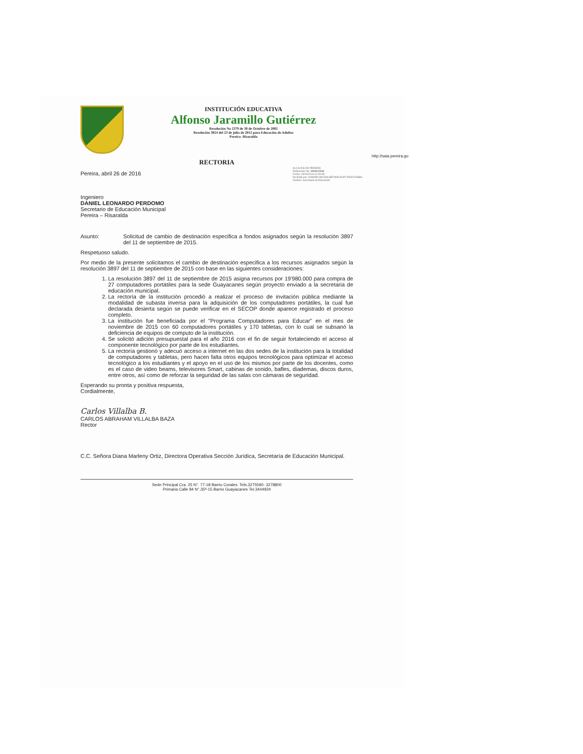INSTITUCIÓN EDUCATIVA
Alfonso Jaramillo Gutiérrez
Resolución No 2379 de 30 de Octubre de 2002
Resolución 3024 del 23 de julio de 2012 para Educación de Adultos
Pereira -Risaralda
http://saia.pereira.go
RECTORIA
ALCALDIA DE PEREIRA
Radicación No: 19232-2016
Fecha: 26/04/2016-14:28:48
Recibido por: SANDRA MILENA BETANCOURT ARISTIZABAL
Destino: Secretaria de Educación
Pereira, abril 26 de 2016
Ingeniero
DANIEL LEONARDO PERDOMO
Secretario de Educación Municipal
Pereira – Risaralda
Asunto: Solicitud de cambio de destinación especifica a fondos asignados según la resolución 3897 del 11 de septiembre de 2015.
Respetuoso saludo.
Por medio de la presente solicitamos el cambio de destinación especifica a los recursos asignados según la resolución 3897 del 11 de septiembre de 2015 con base en las siguientes consideraciones:
1. La resolución 3897 del 11 de septiembre de 2015 asigna recursos por 19'980.000 para compra de 27 computadores portátiles para la sede Guayacanes según proyecto enviado a la secretaria de educación municipal.
2. La rectoría de la institución procedió a realizar el proceso de invitación pública mediante la modalidad de subasta inversa para la adquisición de los computadores portátiles, la cual fue declarada desierta según se puede verificar en el SECOP donde aparece registrado el proceso completo.
3. La institución fue beneficiada por el "Programa Computadores para Educar" en el mes de noviembre de 2015 con 60 computadores portátiles y 170 tabletas, con lo cual se subsanó la deficiencia de equipos de computo de la institución.
4. Se solicitó adición presupuestal para el año 2016 con el fin de seguir fortaleciendo el acceso al componente tecnológico por parte de los estudiantes.
5. La rectoría gestionó y adecuó acceso a internet en las dos sedes de la institución para la totalidad de computadores y tabletas, pero hacen falta otros equipos tecnológicos para optimizar el acceso tecnológico a los estudiantes y el apoyo en el uso de los mismos por parte de los docentes, como es el caso de video beams, televisores Smart, cabinas de sonido, bafles, diademas, discos duros, entre otros, así como de reforzar la seguridad de las salas con cámaras de seguridad.
Esperando su pronta y positiva respuesta,
Cordialmente,
Carlos Villalba B.
CARLOS ABRAHAM VILLALBA BAZA
Rector
C.C. Señora Diana Marleny Ortiz, Directora Operativa Sección Jurídica, Secretaría de Educación Municipal.
Sede Principal Cra. 25 N°. 77-18 Barrio Corales. Tels.3275590- 3278800
Primaria Calle 84 N°.35ª-15 Barrio Guayacanes Tel.3444924